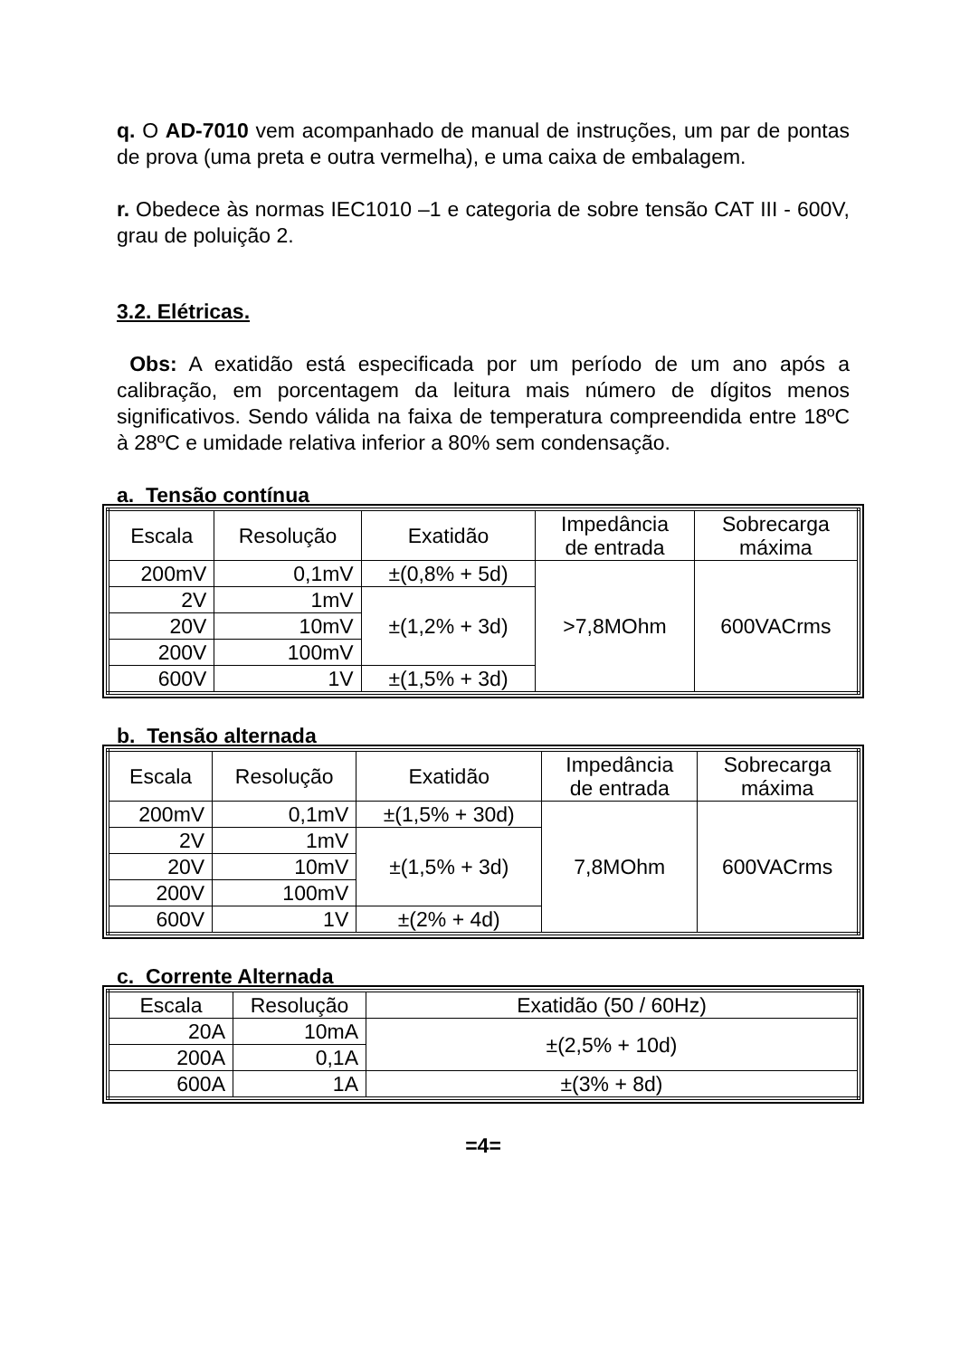q. O AD-7010 vem acompanhado de manual de instruções, um par de pontas de prova (uma preta e outra vermelha), e uma caixa de embalagem.
r. Obedece às normas IEC1010 –1 e categoria de sobre tensão CAT III - 600V, grau de poluição 2.
3.2. Elétricas.
Obs: A exatidão está especificada por um período de um ano após a calibração, em porcentagem da leitura mais número de dígitos menos significativos. Sendo válida na faixa de temperatura compreendida entre 18ºC à 28ºC e umidade relativa inferior a 80% sem condensação.
a. Tensão contínua
| Escala | Resolução | Exatidão | Impedância de entrada | Sobrecarga máxima |
| --- | --- | --- | --- | --- |
| 200mV | 0,1mV | ±(0,8% + 5d) | >7,8MOhm | 600VACrms |
| 2V | 1mV | ±(1,2% + 3d) | | |
| 20V | 10mV | | | |
| 200V | 100mV | | | |
| 600V | 1V | ±(1,5% + 3d) | | |
b. Tensão alternada
| Escala | Resolução | Exatidão | Impedância de entrada | Sobrecarga máxima |
| --- | --- | --- | --- | --- |
| 200mV | 0,1mV | ±(1,5% + 30d) | 7,8MOhm | 600VACrms |
| 2V | 1mV | ±(1,5% + 3d) | | |
| 20V | 10mV | | | |
| 200V | 100mV | | | |
| 600V | 1V | ±(2% + 4d) | | |
c. Corrente Alternada
| Escala | Resolução | Exatidão (50 / 60Hz) |
| --- | --- | --- |
| 20A | 10mA | ±(2,5% + 10d) |
| 200A | 0,1A | |
| 600A | 1A | ±(3% + 8d) |
=4=